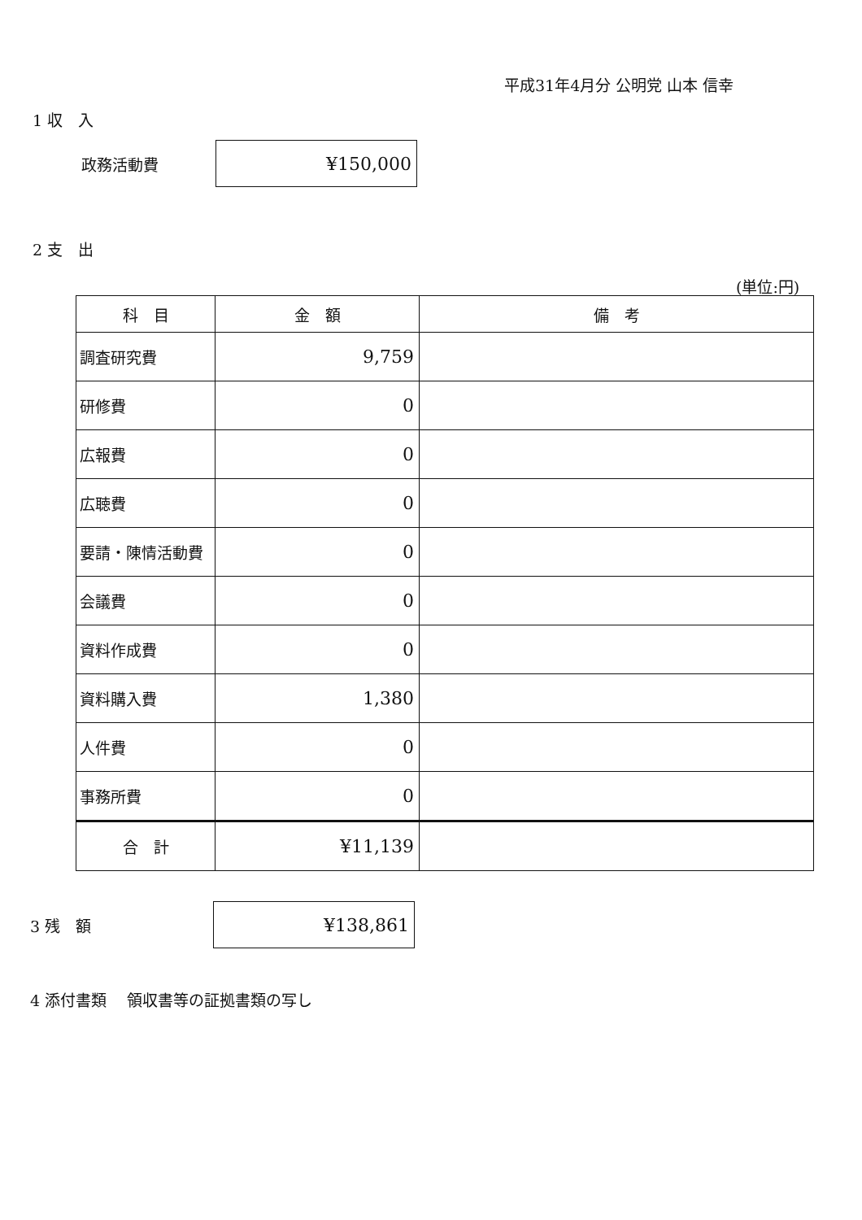平成31年4月分 公明党 山本 信幸
1 収　入
政務活動費
¥150,000
2 支　出
(単位:円)
| 科 目 | 金 額 | 備 考 |
| --- | --- | --- |
| 調査研究費 | 9,759 | |
| 研修費 | 0 | |
| 広報費 | 0 | |
| 広聴費 | 0 | |
| 要請・陳情活動費 | 0 | |
| 会議費 | 0 | |
| 資料作成費 | 0 | |
| 資料購入費 | 1,380 | |
| 人件費 | 0 | |
| 事務所費 | 0 | |
| 合 計 | ¥11,139 | |
3 残　額
¥138,861
4 添付書類　 領収書等の証拠書類の写し